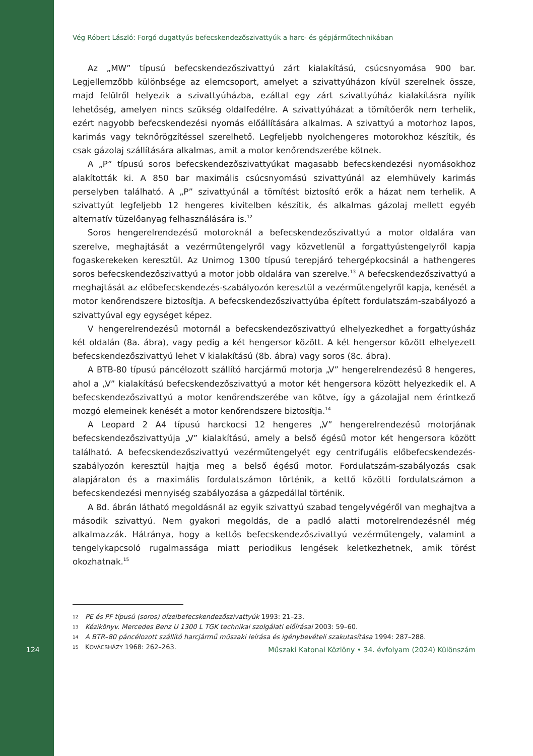Vég Róbert László: Forgó dugattyús befecskendezőszivattyúk a harc- és gépjárműtechnikában
Az „MW” típusú befecskendezőszivattyú zárt kialakítású, csúcsnyomása 900 bar. Legjellemzőbb különbsége az elemcsoport, amelyet a szivattyúházon kívül szerelnek össze, majd felülről helyezik a szivattyúházba, ezáltal egy zárt szivattyúház kialakításra nyílik lehetőség, amelyen nincs szükség oldalfedélre. A szivattyúházat a tömítőerők nem terhelik, ezért nagyobb befecskendezési nyomás előállítására alkalmas. A szivattyú a motorhoz lapos, karimás vagy teknőrögzítéssel szerelhető. Legfeljebb nyolchengeres motorokhoz készítik, és csak gázolaj szállítására alkalmas, amit a motor kenőrendszerébe kötnek.
A „P” típusú soros befecskendezőszivattyúkat magasabb befecskendezési nyomásokhoz alakították ki. A 850 bar maximális csúcsnyomású szivattyúnál az elemhüvely karimás perselyben található. A „P” szivattyúnál a tömítést biztosító erők a házat nem terhelik. A szivattyút legfeljebb 12 hengeres kivitelben készítik, és alkalmas gázolaj mellett egyéb alternatív tüzelőanyag felhasználására is.<sup>12</sup>
Soros hengerelrendezésű motoroknál a befecskendezőszivattyú a motor oldalára van szerelve, meghajtását a vezérműtengelyről vagy közvetlenül a forgattyústengelyről kapja fogaskerekeken keresztül. Az Unimog 1300 típusú terepjáró tehergépkocsinál a hathengeres soros befecskendezőszivattyú a motor jobb oldalára van szerelve.<sup>13</sup> A befecskendezőszivattyú a meghajtását az előbefecskendezés-szabályozón keresztül a vezérműtengelyről kapja, kenését a motor kenőrendszere biztosítja. A befecskendezőszivattyúba épített fordulatszám-szabályozó a szivattyúval egy egységet képez.
V hengerelrendezésű motornál a befecskendezőszivattyú elhelyezkedhet a forgattyúsház két oldalán (8a. ábra), vagy pedig a két hengersor között. A két hengersor között elhelyezett befecskendezőszivattyú lehet V kialakítású (8b. ábra) vagy soros (8c. ábra).
A BTB-80 típusú páncélozott szállító harcjármű motorja „V” hengerelrendezésű 8 hengeres, ahol a „V” kialakítású befecskendezőszivattyú a motor két hengersora között helyezkedik el. A befecskendezőszivattyú a motor kenőrendszerébe van kötve, így a gázolajjal nem érintkező mozgó elemeinek kenését a motor kenőrendszere biztosítja.<sup>14</sup>
A Leopard 2 A4 típusú harckocsi 12 hengeres „V” hengerelrendezésű motorjának befecskendezőszivattyúja „V” kialakítású, amely a belső égésű motor két hengersora között található. A befecskendezőszivattyú vezérműtengelyét egy centrifugális előbefecskendezés-szabályozón keresztül hajtja meg a belső égésű motor. Fordulatszám-szabályozás csak alapjáraton és a maximális fordulatszámon történik, a kettő közötti fordulatszámon a befecskendezési mennyiség szabályozása a gázpedállal történik.
A 8d. ábrán látható megoldásnál az egyik szivattyú szabad tengelyvégéről van meghajtva a második szivattyú. Nem gyakori megoldás, de a padló alatti motorelrendezésnél még alkalmazzák. Hátránya, hogy a kettős befecskendezőszivattyú vezérműtengely, valamint a tengelykapcsoló rugalmassága miatt periodikus lengések keletkezhetnek, amik törést okozhatnak.<sup>15</sup>
12 PE és PF típusú (soros) dízelbefecskendezőszivattyúk 1993: 21–23.
13 Kézikönyv. Mercedes Benz U 1300 L TGK technikai szolgálati előírásai 2003: 59–60.
14 A BTR–80 páncélozott szállító harcjármű műszaki leírása és igénybevételi szakutasítása 1994: 287–288.
15 KOVÁCSHÁZY 1968: 262–263.
124 Műszaki Katonai Közlöny • 34. évfolyam (2024) Különszám